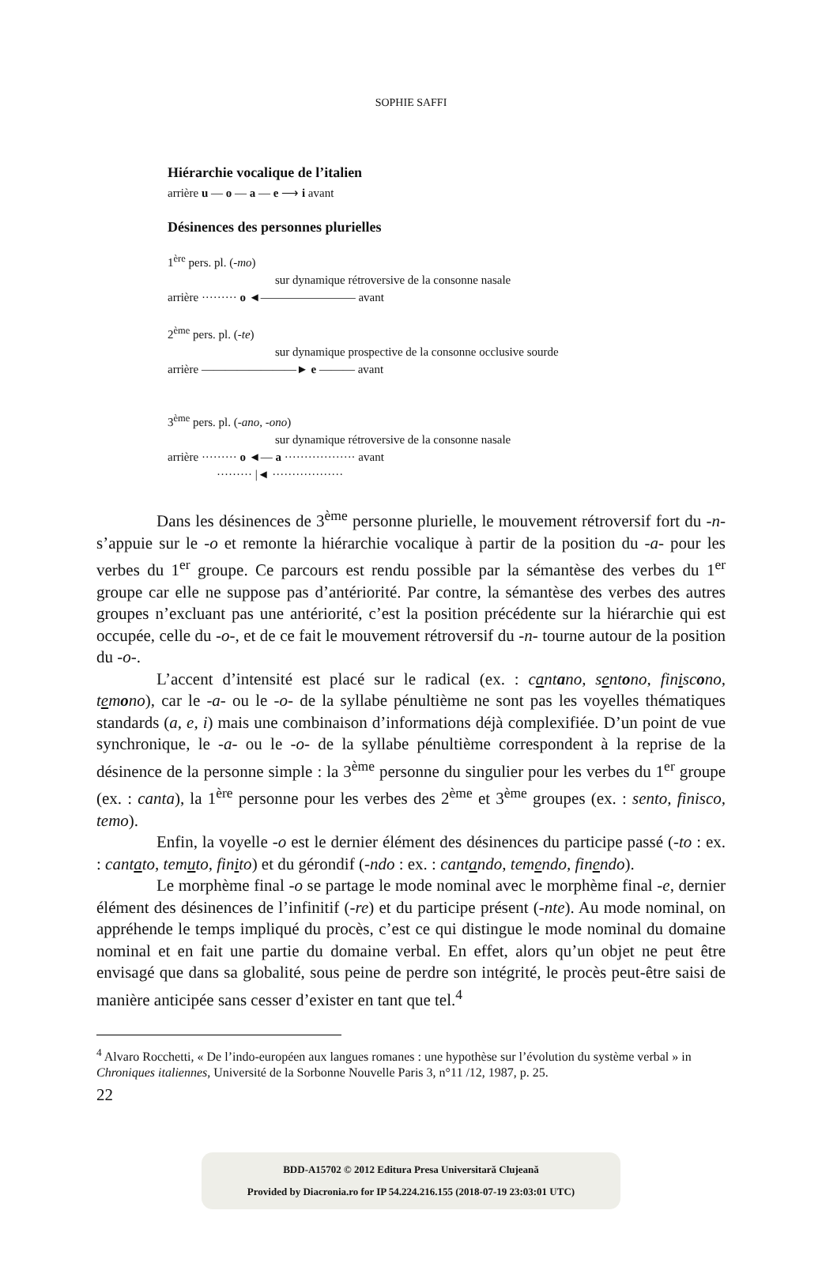SOPHIE SAFFI
Hiérarchie vocalique de l’italien
arrière u — o — a — e ⟶ i avant
Désinences des personnes plurielles
1<sup>ère</sup> pers. pl. (-mo)
sur dynamique rétroversive de la consonne nasale
arrière ········· o ◄———————— avant
2<sup>ème</sup> pers. pl. (-te)
sur dynamique prospective de la consonne occlusive sourde
arrière ————————► e ——— avant
3<sup>ème</sup> pers. pl. (-ano, -ono)
sur dynamique rétroversive de la consonne nasale
arrière ········· o ◄— a ·················· avant
········· |◄ ··················
Dans les désinences de 3<sup>ème</sup> personne plurielle, le mouvement rétroversif fort du -n- s’appuie sur le -o et remonte la hiérarchie vocalique à partir de la position du -a- pour les verbes du 1<sup>er</sup> groupe. Ce parcours est rendu possible par la sémantèse des verbes du 1<sup>er</sup> groupe car elle ne suppose pas d’antériorité. Par contre, la sémantèse des verbes des autres groupes n’excluant pas une antériorité, c’est la position précédente sur la hiérarchie qui est occupée, celle du -o-, et de ce fait le mouvement rétroversif du -n- tourne autour de la position du -o-.
L’accent d’intensité est placé sur le radical (ex. : cantano, sentono, finiscono, temono), car le -a- ou le -o- de la syllabe pénultième ne sont pas les voyelles thématiques standards (a, e, i) mais une combinaison d’informations déjà complexifiée. D’un point de vue synchronique, le -a- ou le -o- de la syllabe pénultième correspondent à la reprise de la désinence de la personne simple : la 3<sup>ème</sup> personne du singulier pour les verbes du 1<sup>er</sup> groupe (ex. : canta), la 1<sup>ère</sup> personne pour les verbes des 2<sup>ème</sup> et 3<sup>ème</sup> groupes (ex. : sento, finisco, temo).
Enfin, la voyelle -o est le dernier élément des désinences du participe passé (-to : ex. : cantato, temuto, finito) et du gérondif (-ndo : ex. : cantando, temendo, finendo).
Le morphème final -o se partage le mode nominal avec le morphème final -e, dernier élément des désinences de l’infinitif (-re) et du participe présent (-nte). Au mode nominal, on appréhende le temps impliqué du procès, c’est ce qui distingue le mode nominal du domaine nominal et en fait une partie du domaine verbal. En effet, alors qu’un objet ne peut être envisagé que dans sa globalité, sous peine de perdre son intégrité, le procès peut-être saisi de manière anticipée sans cesser d’exister en tant que tel.<sup>4</sup>
<sup>4</sup> Alvaro Rocchetti, « De l’indo-européen aux langues romanes : une hypothèse sur l’évolution du système verbal » in Chroniques italiennes, Université de la Sorbonne Nouvelle Paris 3, n°11 /12, 1987, p. 25.
22
BDD-A15702 © 2012 Editura Presa Universitară Clujeană
Provided by Diacronia.ro for IP 54.224.216.155 (2018-07-19 23:03:01 UTC)